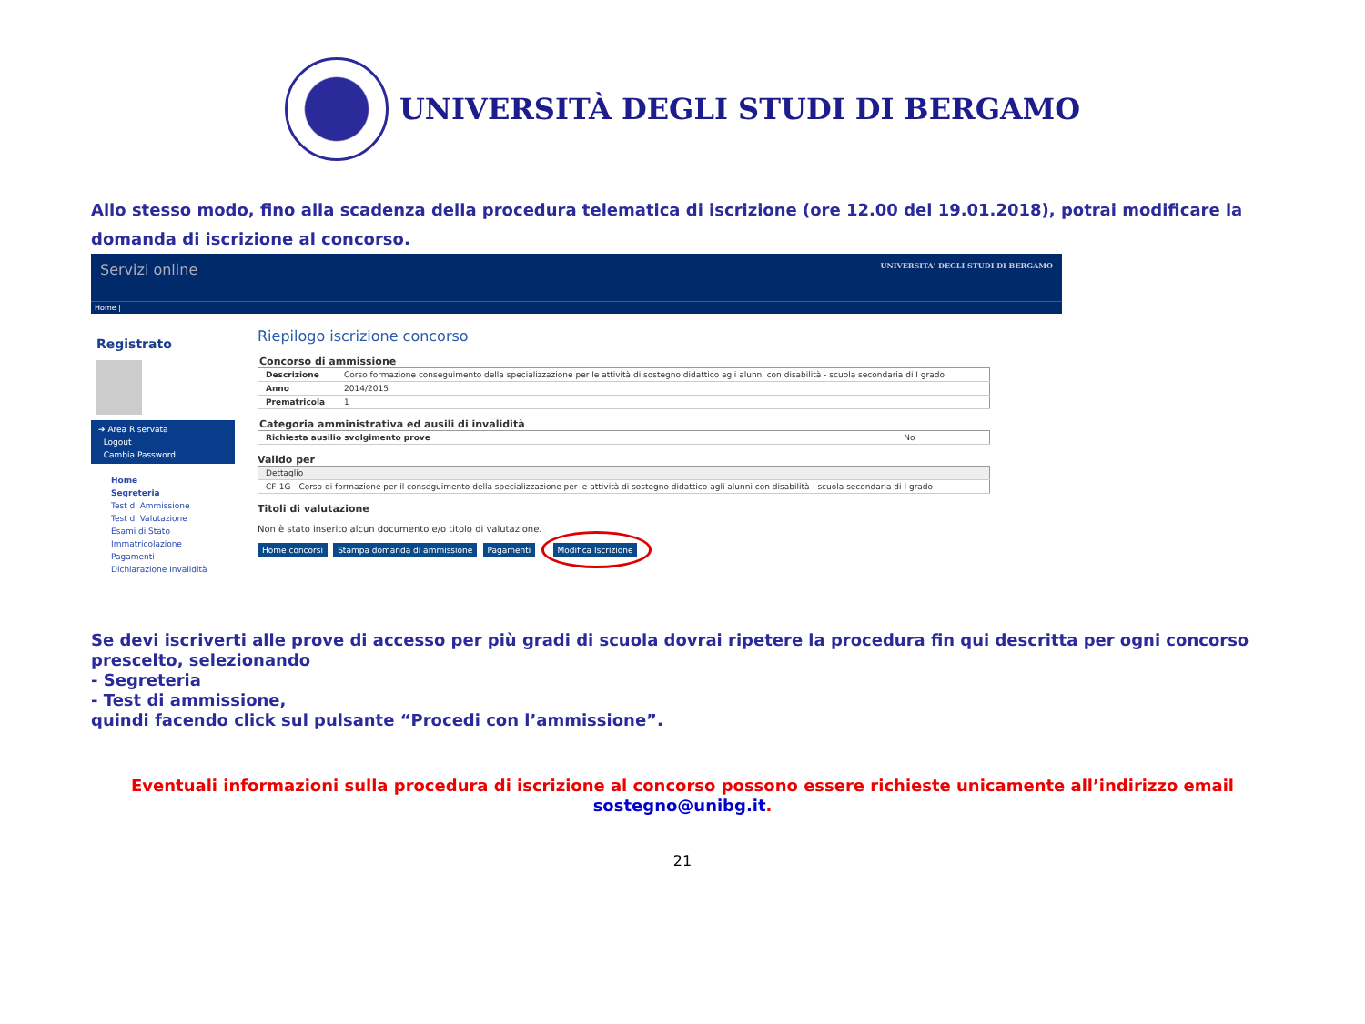UNIVERSITÀ DEGLI STUDI DI BERGAMO
Allo stesso modo, fino alla scadenza della procedura telematica di iscrizione (ore 12.00 del 19.01.2018), potrai modificare la domanda di iscrizione al concorso.
Servizi online UNIVERSITA' DEGLI STUDI DI BERGAMO
Home |
Registrato
➔ Area Riservata
Logout
Cambia Password
Home
Segreteria
Test di Ammissione
Test di Valutazione
Esami di Stato
Immatricolazione
Pagamenti
Dichiarazione Invalidità
Riepilogo iscrizione concorso
Concorso di ammissione
| Descrizione | Corso formazione conseguimento della specializzazione per le attività di sostegno didattico agli alunni con disabilità - scuola secondaria di I grado |
| Anno | 2014/2015 |
| Prematricola | 1 |
Categoria amministrativa ed ausili di invalidità
| Richiesta ausilio svolgimento prove | No |
Valido per
| Dettaglio |
| CF-1G - Corso di formazione per il conseguimento della specializzazione per le attività di sostegno didattico agli alunni con disabilità - scuola secondaria di I grado |
Titoli di valutazione
Non è stato inserito alcun documento e/o titolo di valutazione.
Home concorsi Stampa domanda di ammissione Pagamenti Modifica Iscrizione
Se devi iscriverti alle prove di accesso per più gradi di scuola dovrai ripetere la procedura fin qui descritta per ogni concorso prescelto, selezionando
- Segreteria
- Test di ammissione,
quindi facendo click sul pulsante “Procedi con l’ammissione”.
Eventuali informazioni sulla procedura di iscrizione al concorso possono essere richieste unicamente all’indirizzo email sostegno@unibg.it.
21